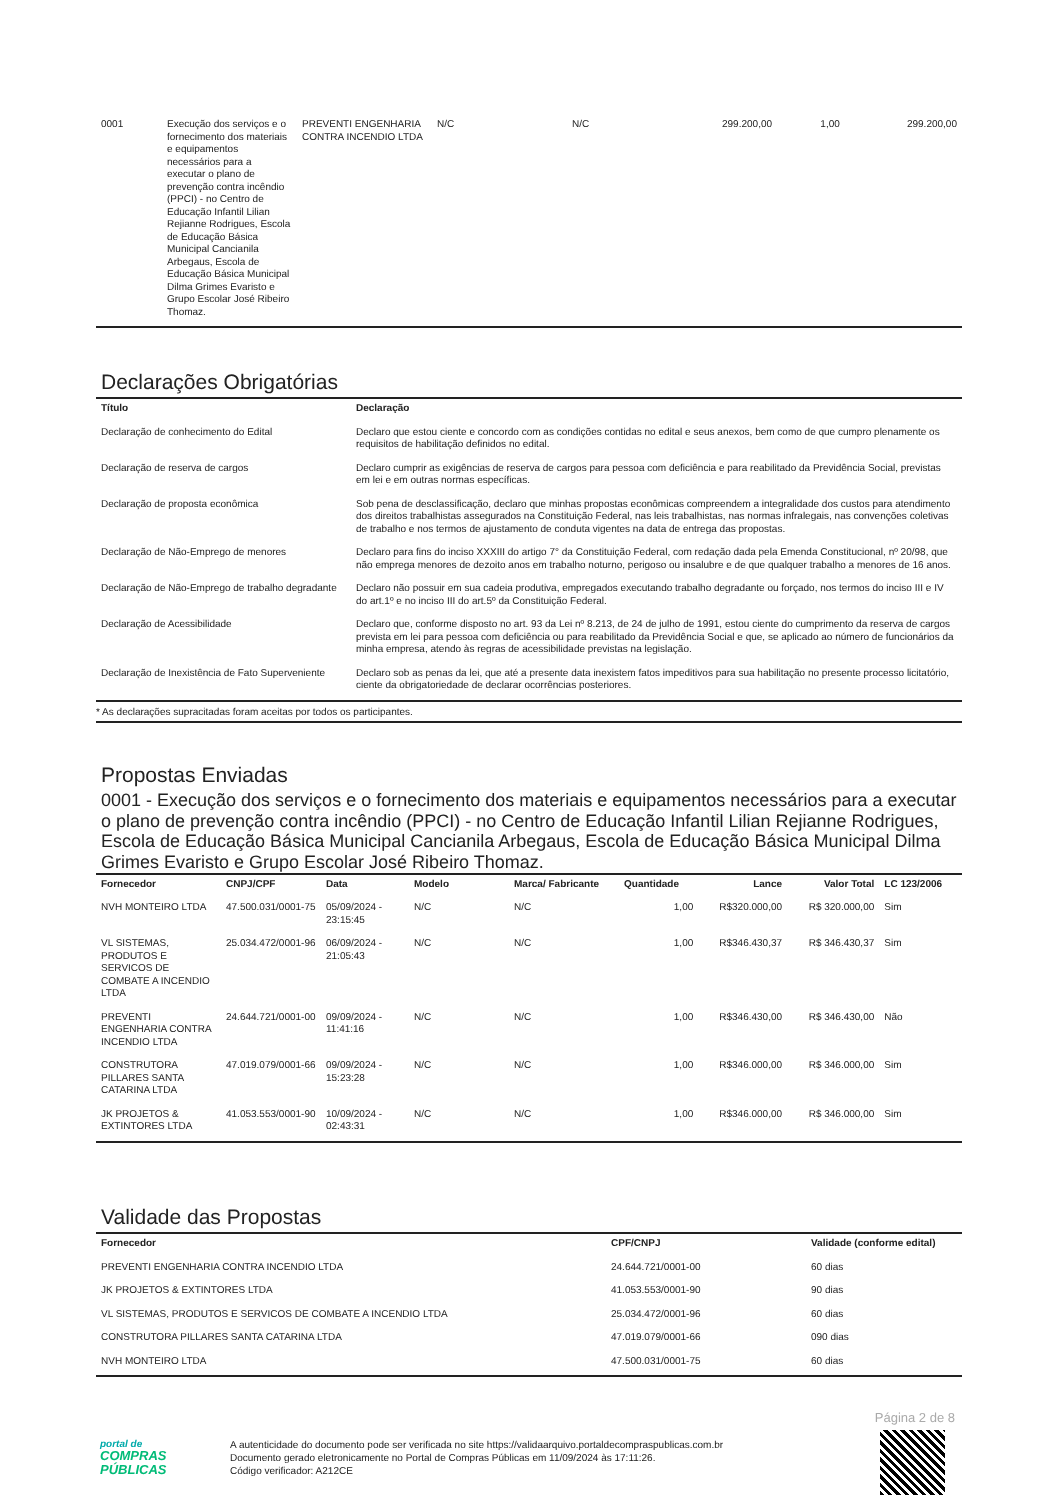| 0001 | Execução dos serviços e o fornecimento dos materiais e equipamentos necessários para a executar o plano de prevenção contra incêndio (PPCI) - no Centro de Educação Infantil Lilian Rejianne Rodrigues, Escola de Educação Básica Municipal Cancianila Arbegaus, Escola de Educação Básica Municipal Dilma Grimes Evaristo e Grupo Escolar José Ribeiro Thomaz. | PREVENTI ENGENHARIA CONTRA INCENDIO LTDA | N/C | N/C | 299.200,00 | 1,00 | 299.200,00 |
Declarações Obrigatórias
| Título | Declaração |
| --- | --- |
| Declaração de conhecimento do Edital | Declaro que estou ciente e concordo com as condições contidas no edital e seus anexos, bem como de que cumpro plenamente os requisitos de habilitação definidos no edital. |
| Declaração de reserva de cargos | Declaro cumprir as exigências de reserva de cargos para pessoa com deficiência e para reabilitado da Previdência Social, previstas em lei e em outras normas específicas. |
| Declaração de proposta econômica | Sob pena de desclassificação, declaro que minhas propostas econômicas compreendem a integralidade dos custos para atendimento dos direitos trabalhistas assegurados na Constituição Federal, nas leis trabalhistas, nas normas infralegais, nas convenções coletivas de trabalho e nos termos de ajustamento de conduta vigentes na data de entrega das propostas. |
| Declaração de Não-Emprego de menores | Declaro para fins do inciso XXXIII do artigo 7° da Constituição Federal, com redação dada pela Emenda Constitucional, nº 20/98, que não emprega menores de dezoito anos em trabalho noturno, perigoso ou insalubre e de que qualquer trabalho a menores de 16 anos. |
| Declaração de Não-Emprego de trabalho degradante | Declaro não possuir em sua cadeia produtiva, empregados executando trabalho degradante ou forçado, nos termos do inciso III e IV do art.1º e no inciso III do art.5º da Constituição Federal. |
| Declaração de Acessibilidade | Declaro que, conforme disposto no art. 93 da Lei nº 8.213, de 24 de julho de 1991, estou ciente do cumprimento da reserva de cargos prevista em lei para pessoa com deficiência ou para reabilitado da Previdência Social e que, se aplicado ao número de funcionários da minha empresa, atendo às regras de acessibilidade previstas na legislação. |
| Declaração de Inexistência de Fato Superveniente | Declaro sob as penas da lei, que até a presente data inexistem fatos impeditivos para sua habilitação no presente processo licitatório, ciente da obrigatoriedade de declarar ocorrências posteriores. |
* As declarações supracitadas foram aceitas por todos os participantes.
Propostas Enviadas
0001 - Execução dos serviços e o fornecimento dos materiais e equipamentos necessários para a executar o plano de prevenção contra incêndio (PPCI) - no Centro de Educação Infantil Lilian Rejianne Rodrigues, Escola de Educação Básica Municipal Cancianila Arbegaus, Escola de Educação Básica Municipal Dilma Grimes Evaristo e Grupo Escolar José Ribeiro Thomaz.
| Fornecedor | CNPJ/CPF | Data | Modelo | Marca/ Fabricante | Quantidade | Lance | Valor Total | LC 123/2006 |
| --- | --- | --- | --- | --- | --- | --- | --- | --- |
| NVH MONTEIRO LTDA | 47.500.031/0001-75 | 05/09/2024 - 23:15:45 | N/C | N/C | 1,00 | R$320.000,00 | R$ 320.000,00 | Sim |
| VL SISTEMAS, PRODUTOS E SERVICOS DE COMBATE A INCENDIO LTDA | 25.034.472/0001-96 | 06/09/2024 - 21:05:43 | N/C | N/C | 1,00 | R$346.430,37 | R$ 346.430,37 | Sim |
| PREVENTI ENGENHARIA CONTRA INCENDIO LTDA | 24.644.721/0001-00 | 09/09/2024 - 11:41:16 | N/C | N/C | 1,00 | R$346.430,00 | R$ 346.430,00 | Não |
| CONSTRUTORA PILLARES SANTA CATARINA LTDA | 47.019.079/0001-66 | 09/09/2024 - 15:23:28 | N/C | N/C | 1,00 | R$346.000,00 | R$ 346.000,00 | Sim |
| JK PROJETOS & EXTINTORES LTDA | 41.053.553/0001-90 | 10/09/2024 - 02:43:31 | N/C | N/C | 1,00 | R$346.000,00 | R$ 346.000,00 | Sim |
Validade das Propostas
| Fornecedor | CPF/CNPJ | Validade (conforme edital) |
| --- | --- | --- |
| PREVENTI ENGENHARIA CONTRA INCENDIO LTDA | 24.644.721/0001-00 | 60 dias |
| JK PROJETOS & EXTINTORES LTDA | 41.053.553/0001-90 | 90 dias |
| VL SISTEMAS, PRODUTOS E SERVICOS DE COMBATE A INCENDIO LTDA | 25.034.472/0001-96 | 60 dias |
| CONSTRUTORA PILLARES SANTA CATARINA LTDA | 47.019.079/0001-66 | 090 dias |
| NVH MONTEIRO LTDA | 47.500.031/0001-75 | 60 dias |
Página 2 de 8
portal de
COMPRAS
PÚBLICAS
A autenticidade do documento pode ser verificada no site https://validaarquivo.portaldecompraspublicas.com.br
Documento gerado eletronicamente no Portal de Compras Públicas em 11/09/2024 às 17:11:26.
Código verificador: A212CE